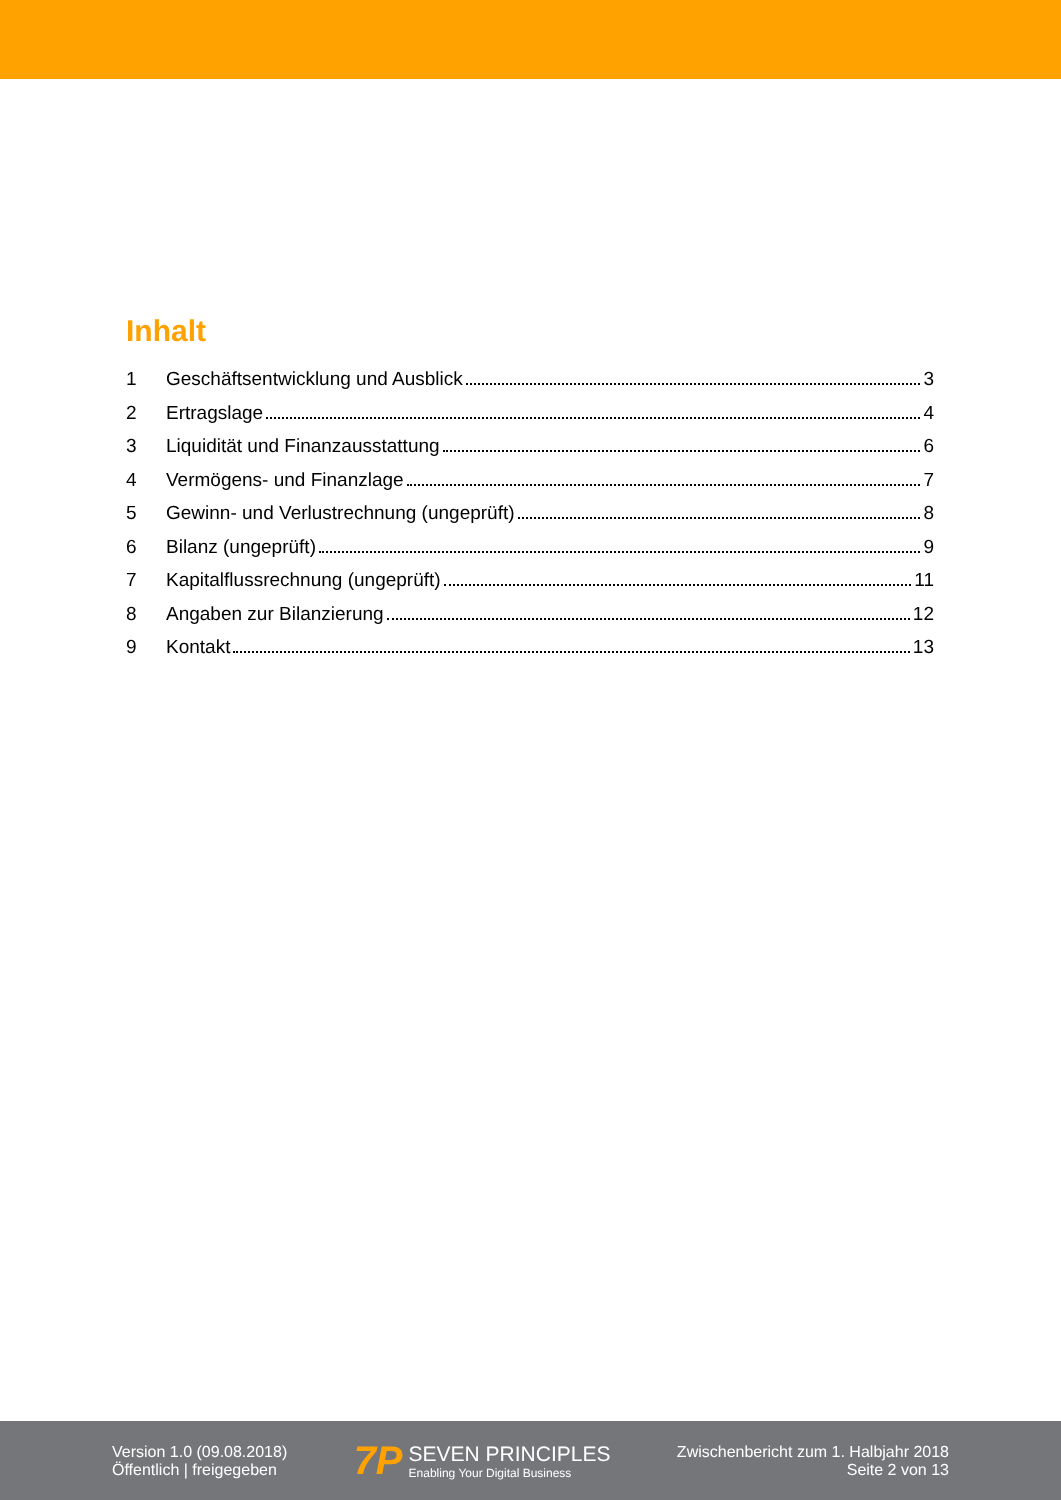Inhalt
1 Geschäftsentwicklung und Ausblick 3
2 Ertragslage 4
3 Liquidität und Finanzausstattung 6
4 Vermögens- und Finanzlage 7
5 Gewinn- und Verlustrechnung (ungeprüft) 8
6 Bilanz (ungeprüft) 9
7 Kapitalflussrechnung (ungeprüft) 11
8 Angaben zur Bilanzierung 12
9 Kontakt 13
Version 1.0 (09.08.2018)
Öffentlich | freigegeben
7P
SEVEN PRINCIPLES
Enabling Your Digital Business
Zwischenbericht zum 1. Halbjahr 2018
Seite 2 von 13